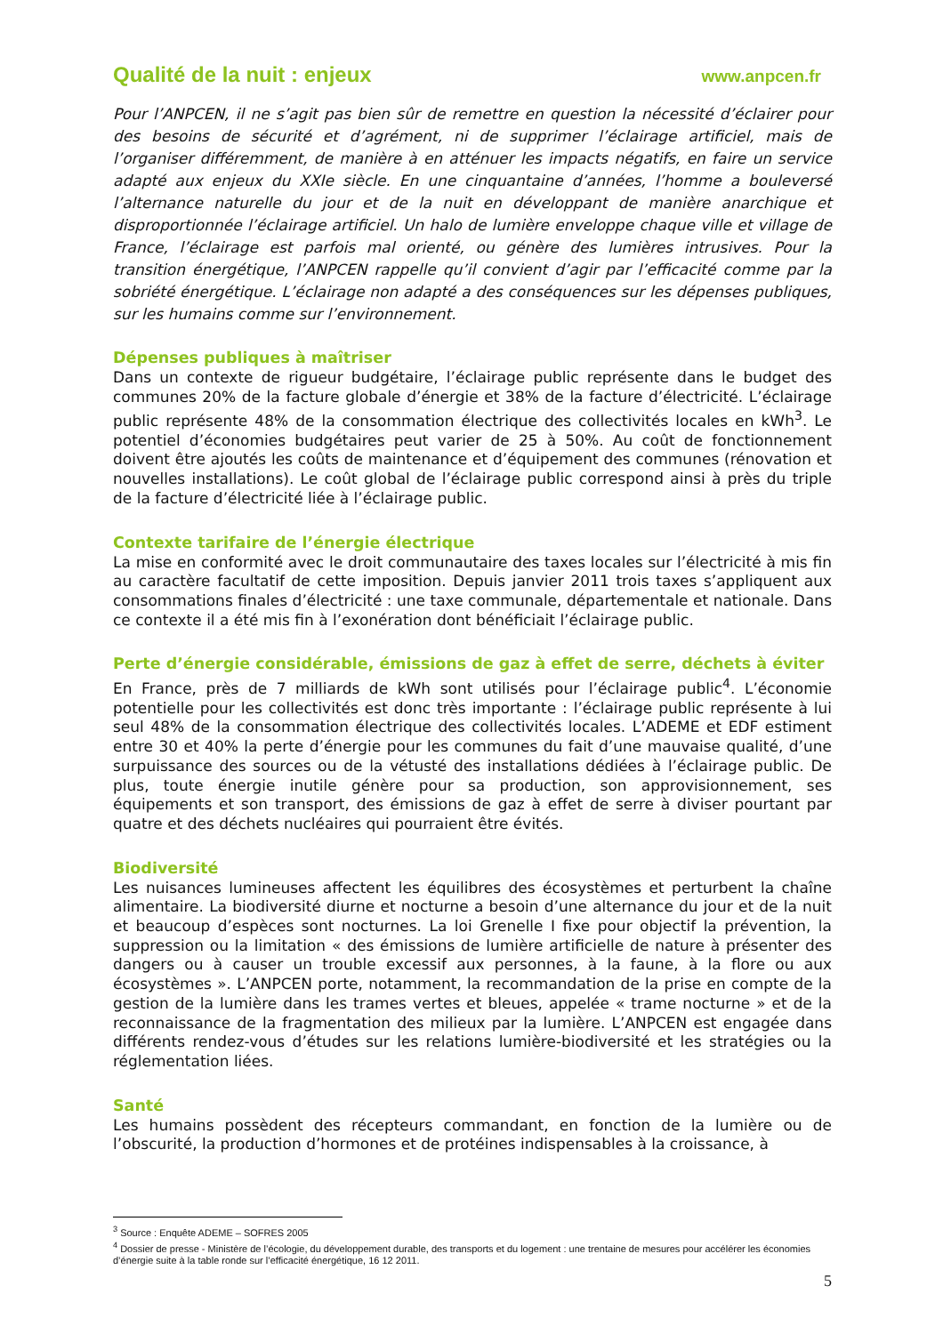Qualité de la nuit : enjeux www.anpcen.fr
Pour l’ANPCEN, il ne s’agit pas bien sûr de remettre en question la nécessité d’éclairer pour des besoins de sécurité et d’agrément, ni de supprimer l’éclairage artificiel, mais de l’organiser différemment, de manière à en atténuer les impacts négatifs, en faire un service adapté aux enjeux du XXIe siècle. En une cinquantaine d’années, l’homme a bouleversé l’alternance naturelle du jour et de la nuit en développant de manière anarchique et disproportionnée l’éclairage artificiel. Un halo de lumière enveloppe chaque ville et village de France, l’éclairage est parfois mal orienté, ou génère des lumières intrusives. Pour la transition énergétique, l’ANPCEN rappelle qu’il convient d’agir par l’efficacité comme par la sobriété énergétique. L’éclairage non adapté a des conséquences sur les dépenses publiques, sur les humains comme sur l’environnement.
Dépenses publiques à maîtriser
Dans un contexte de rigueur budgétaire, l’éclairage public représente dans le budget des communes 20% de la facture globale d’énergie et 38% de la facture d’électricité. L’éclairage public représente 48% de la consommation électrique des collectivités locales en kWh<sup>3</sup>. Le potentiel d’économies budgétaires peut varier de 25 à 50%. Au coût de fonctionnement doivent être ajoutés les coûts de maintenance et d’équipement des communes (rénovation et nouvelles installations). Le coût global de l’éclairage public correspond ainsi à près du triple de la facture d’électricité liée à l’éclairage public.
Contexte tarifaire de l’énergie électrique
La mise en conformité avec le droit communautaire des taxes locales sur l’électricité à mis fin au caractère facultatif de cette imposition. Depuis janvier 2011 trois taxes s’appliquent aux consommations finales d’électricité : une taxe communale, départementale et nationale. Dans ce contexte il a été mis fin à l’exonération dont bénéficiait l’éclairage public.
Perte d’énergie considérable, émissions de gaz à effet de serre, déchets à éviter
En France, près de 7 milliards de kWh sont utilisés pour l’éclairage public<sup>4</sup>. L’économie potentielle pour les collectivités est donc très importante : l’éclairage public représente à lui seul 48% de la consommation électrique des collectivités locales. L’ADEME et EDF estiment entre 30 et 40% la perte d’énergie pour les communes du fait d’une mauvaise qualité, d’une surpuissance des sources ou de la vétusté des installations dédiées à l’éclairage public. De plus, toute énergie inutile génère pour sa production, son approvisionnement, ses équipements et son transport, des émissions de gaz à effet de serre à diviser pourtant par quatre et des déchets nucléaires qui pourraient être évités.
Biodiversité
Les nuisances lumineuses affectent les équilibres des écosystèmes et perturbent la chaîne alimentaire. La biodiversité diurne et nocturne a besoin d’une alternance du jour et de la nuit et beaucoup d’espèces sont nocturnes. La loi Grenelle I fixe pour objectif la prévention, la suppression ou la limitation « des émissions de lumière artificielle de nature à présenter des dangers ou à causer un trouble excessif aux personnes, à la faune, à la flore ou aux écosystèmes ». L’ANPCEN porte, notamment, la recommandation de la prise en compte de la gestion de la lumière dans les trames vertes et bleues, appelée « trame nocturne » et de la reconnaissance de la fragmentation des milieux par la lumière. L’ANPCEN est engagée dans différents rendez-vous d’études sur les relations lumière-biodiversité et les stratégies ou la réglementation liées.
Santé
Les humains possèdent des récepteurs commandant, en fonction de la lumière ou de l’obscurité, la production d’hormones et de protéines indispensables à la croissance, à
<sup>3</sup> Source : Enquête ADEME – SOFRES 2005
<sup>4</sup> Dossier de presse - Ministère de l’écologie, du développement durable, des transports et du logement : une trentaine de mesures pour accélérer les économies d’énergie suite à la table ronde sur l’efficacité énergétique, 16 12 2011.
5